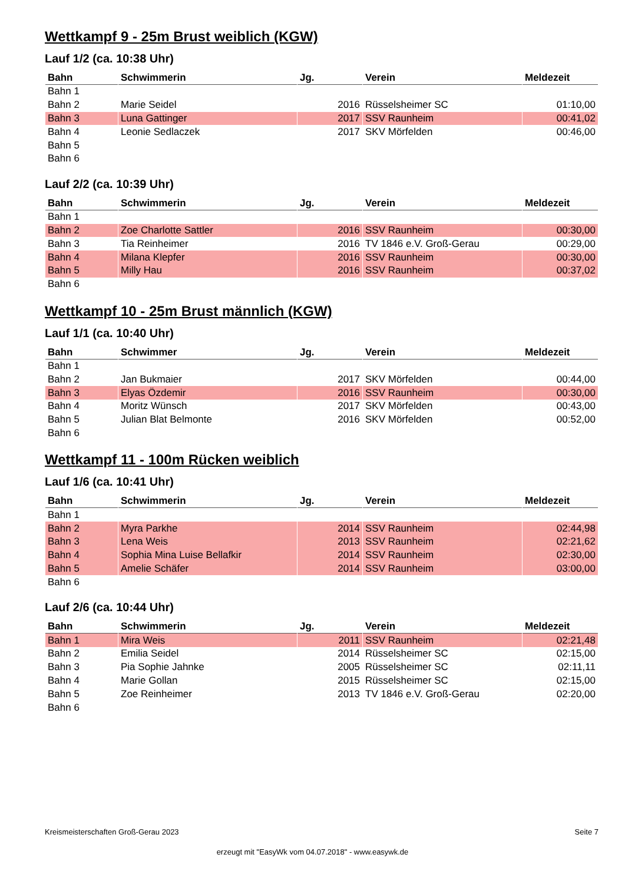Wettkampf 9 - 25m Brust weiblich (KGW)
Lauf 1/2 (ca. 10:38 Uhr)
| Bahn | Schwimmerin | Jg. | Verein | Meldezeit |
| --- | --- | --- | --- | --- |
| Bahn 1 | | | | |
| Bahn 2 | Marie Seidel | 2016 | Rüsselsheimer SC | 01:10,00 |
| Bahn 3 | Luna Gattinger | 2017 | SSV Raunheim | 00:41,02 |
| Bahn 4 | Leonie Sedlaczek | 2017 | SKV Mörfelden | 00:46,00 |
| Bahn 5 | | | | |
| Bahn 6 | | | | |
Lauf 2/2 (ca. 10:39 Uhr)
| Bahn | Schwimmerin | Jg. | Verein | Meldezeit |
| --- | --- | --- | --- | --- |
| Bahn 1 | | | | |
| Bahn 2 | Zoe Charlotte Sattler | 2016 | SSV Raunheim | 00:30,00 |
| Bahn 3 | Tia Reinheimer | 2016 | TV 1846 e.V. Groß-Gerau | 00:29,00 |
| Bahn 4 | Milana Klepfer | 2016 | SSV Raunheim | 00:30,00 |
| Bahn 5 | Milly Hau | 2016 | SSV Raunheim | 00:37,02 |
| Bahn 6 | | | | |
Wettkampf 10 - 25m Brust männlich (KGW)
Lauf 1/1 (ca. 10:40 Uhr)
| Bahn | Schwimmer | Jg. | Verein | Meldezeit |
| --- | --- | --- | --- | --- |
| Bahn 1 | | | | |
| Bahn 2 | Jan Bukmaier | 2017 | SKV Mörfelden | 00:44,00 |
| Bahn 3 | Elyas Özdemir | 2016 | SSV Raunheim | 00:30,00 |
| Bahn 4 | Moritz Wünsch | 2017 | SKV Mörfelden | 00:43,00 |
| Bahn 5 | Julian Blat Belmonte | 2016 | SKV Mörfelden | 00:52,00 |
| Bahn 6 | | | | |
Wettkampf 11 - 100m Rücken weiblich
Lauf 1/6 (ca. 10:41 Uhr)
| Bahn | Schwimmerin | Jg. | Verein | Meldezeit |
| --- | --- | --- | --- | --- |
| Bahn 1 | | | | |
| Bahn 2 | Myra Parkhe | 2014 | SSV Raunheim | 02:44,98 |
| Bahn 3 | Lena Weis | 2013 | SSV Raunheim | 02:21,62 |
| Bahn 4 | Sophia Mina Luise Bellafkir | 2014 | SSV Raunheim | 02:30,00 |
| Bahn 5 | Amelie Schäfer | 2014 | SSV Raunheim | 03:00,00 |
| Bahn 6 | | | | |
Lauf 2/6 (ca. 10:44 Uhr)
| Bahn | Schwimmerin | Jg. | Verein | Meldezeit |
| --- | --- | --- | --- | --- |
| Bahn 1 | Mira Weis | 2011 | SSV Raunheim | 02:21,48 |
| Bahn 2 | Emilia Seidel | 2014 | Rüsselsheimer SC | 02:15,00 |
| Bahn 3 | Pia Sophie Jahnke | 2005 | Rüsselsheimer SC | 02:11,11 |
| Bahn 4 | Marie Gollan | 2015 | Rüsselsheimer SC | 02:15,00 |
| Bahn 5 | Zoe Reinheimer | 2013 | TV 1846 e.V. Groß-Gerau | 02:20,00 |
| Bahn 6 | | | | |
Kreismeisterschaften Groß-Gerau 2023 Seite 7
erzeugt mit "EasyWk vom 04.07.2018" - www.easywk.de